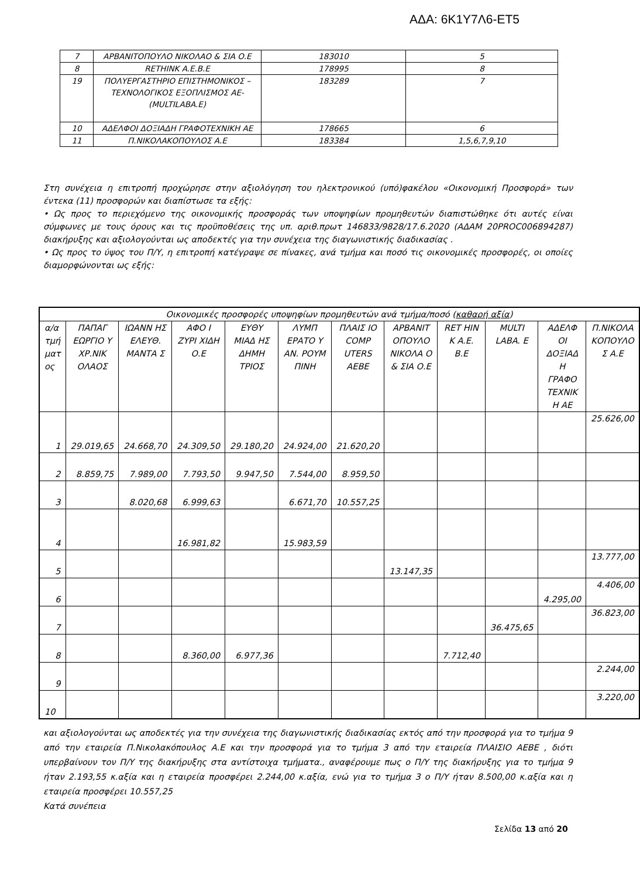ΑΔΑ: 6Κ1Υ7Λ6-ΕΤ5
| 7 | ΑΡΒΑΝΙΤΟΠΟΥΛΟ ΝΙΚΟΛΑΟ & ΣΙΑ Ο.Ε | 183010 | 5 |
| 8 | RETHINK A.E.B.E | 178995 | 8 |
| 19 | ΠΟΛΥΕΡΓΑΣΤΗΡΙΟ ΕΠΙΣΤΗΜΟΝΙΚΟΣ – ΤΕΧΝΟΛΟΓΙΚΟΣ ΕΞΟΠΛΙΣΜΟΣ ΑΕ-(MULTILABA.E) | 183289 | 7 |
| 10 | ΑΔΕΛΦΟΙ ΔΟΞΙΑΔΗ ΓΡΑΦΟΤΕΧΝΙΚΗ ΑΕ | 178665 | 6 |
| 11 | Π.ΝΙΚΟΛΑΚΟΠΟΥΛΟΣ Α.Ε | 183384 | 1,5,6,7,9,10 |
Στη συνέχεια η επιτροπή προχώρησε στην αξιολόγηση του ηλεκτρονικού (υπό)φακέλου «Οικονομική Προσφορά» των έντεκα (11) προσφορών και διαπίστωσε τα εξής:
• Ως προς το περιεχόμενο της οικονομικής προσφοράς των υποψηφίων προμηθευτών διαπιστώθηκε ότι αυτές είναι σύμφωνες με τους όρους και τις προϋποθέσεις της υπ. αριθ.πρωτ 146833/9828/17.6.2020 (ΑΔΑΜ 20PROC006894287) διακήρυξης και αξιολογούνται ως αποδεκτές για την συνέχεια της διαγωνιστικής διαδικασίας .
• Ως προς το ύψος του Π/Υ, η επιτροπή κατέγραψε σε πίνακες, ανά τμήμα και ποσό τις οικονομικές προσφορές, οι οποίες διαμορφώνονται ως εξής:
| Οικονομικές προσφορές υποψηφίων προμηθευτών ανά τμήμα/ποσό ( καθαρή αξία ) | | | | | | | | | | | |
| --- | --- | --- | --- | --- | --- | --- | --- | --- | --- | --- | --- |
| α/α τμή ματ ος | ΠΑΠΑΓ ΕΩΡΓΙΟ Υ ΧΡ.ΝΙΚ ΟΛΑΟΣ | ΙΩΑΝΝ ΗΣ ΕΛΕΥΘ. ΜΑΝΤΑ Σ | ΑΦΟ Ι ΖΥΡΙ ΧΙΔΗ Ο.Ε | ΕΥΘΥ ΜΙΑΔ ΗΣ ΔΗΜΗ ΤΡΙΟΣ | ΛΥΜΠ ΕΡΑΤΟ Υ ΑΝ. ΡΟΥΜ ΠΙΝΗ | ΠΛΑΙΣ ΙΟ COMP UTERS ΑΕΒΕ | ΑΡΒΑΝΙΤ ΟΠΟΥΛΟ ΝΙΚΟΛΑ Ο & ΣΙΑ Ο.Ε | RET HIN K A.E. B.E | MULTI LABA. E | ΑΔΕΛΦ ΟΙ ΔΟΞΙΑΔ Η ΓΡΑΦΟ ΤΕΧΝΙΚ Η ΑΕ | Π.ΝΙΚΟΛΑ ΚΟΠΟΥΛΟ Σ Α.Ε |
| 1 | 29.019,65 | 24.668,70 | 24.309,50 | 29.180,20 | 24.924,00 | 21.620,20 | | | | | 25.626,00 |
| 2 | 8.859,75 | 7.989,00 | 7.793,50 | 9.947,50 | 7.544,00 | 8.959,50 | | | | | |
| 3 | | 8.020,68 | 6.999,63 | | 6.671,70 | 10.557,25 | | | | | |
| 4 | | | 16.981,82 | | 15.983,59 | | | | | | |
| 5 | | | | | | | 13.147,35 | | | | 13.777,00 |
| 6 | | | | | | | | | | 4.295,00 | 4.406,00 |
| 7 | | | | | | | | | 36.475,65 | | 36.823,00 |
| 8 | | | 8.360,00 | 6.977,36 | | | | 7.712,40 | | | |
| 9 | | | | | | | | | | | 2.244,00 |
| 10 | | | | | | | | | | | 3.220,00 |
και αξιολογούνται ως αποδεκτές για την συνέχεια της διαγωνιστικής διαδικασίας εκτός από την προσφορά για το τμήμα 9 από την εταιρεία Π.Νικολακόπουλος Α.Ε και την προσφορά για το τμήμα 3 από την εταιρεία ΠΛΑΙΣΙΟ ΑΕΒΕ , διότι υπερβαίνουν τον Π/Υ της διακήρυξης στα αντίστοιχα τμήματα., αναφέρουμε πως ο Π/Υ της διακήρυξης για το τμήμα 9 ήταν 2.193,55 κ.αξία και η εταιρεία προσφέρει 2.244,00 κ.αξία, ενώ για το τμήμα 3 ο Π/Υ ήταν 8.500,00 κ.αξία και η εταιρεία προσφέρει 10.557,25
Κατά συνέπεια
Σελίδα 13 από 20